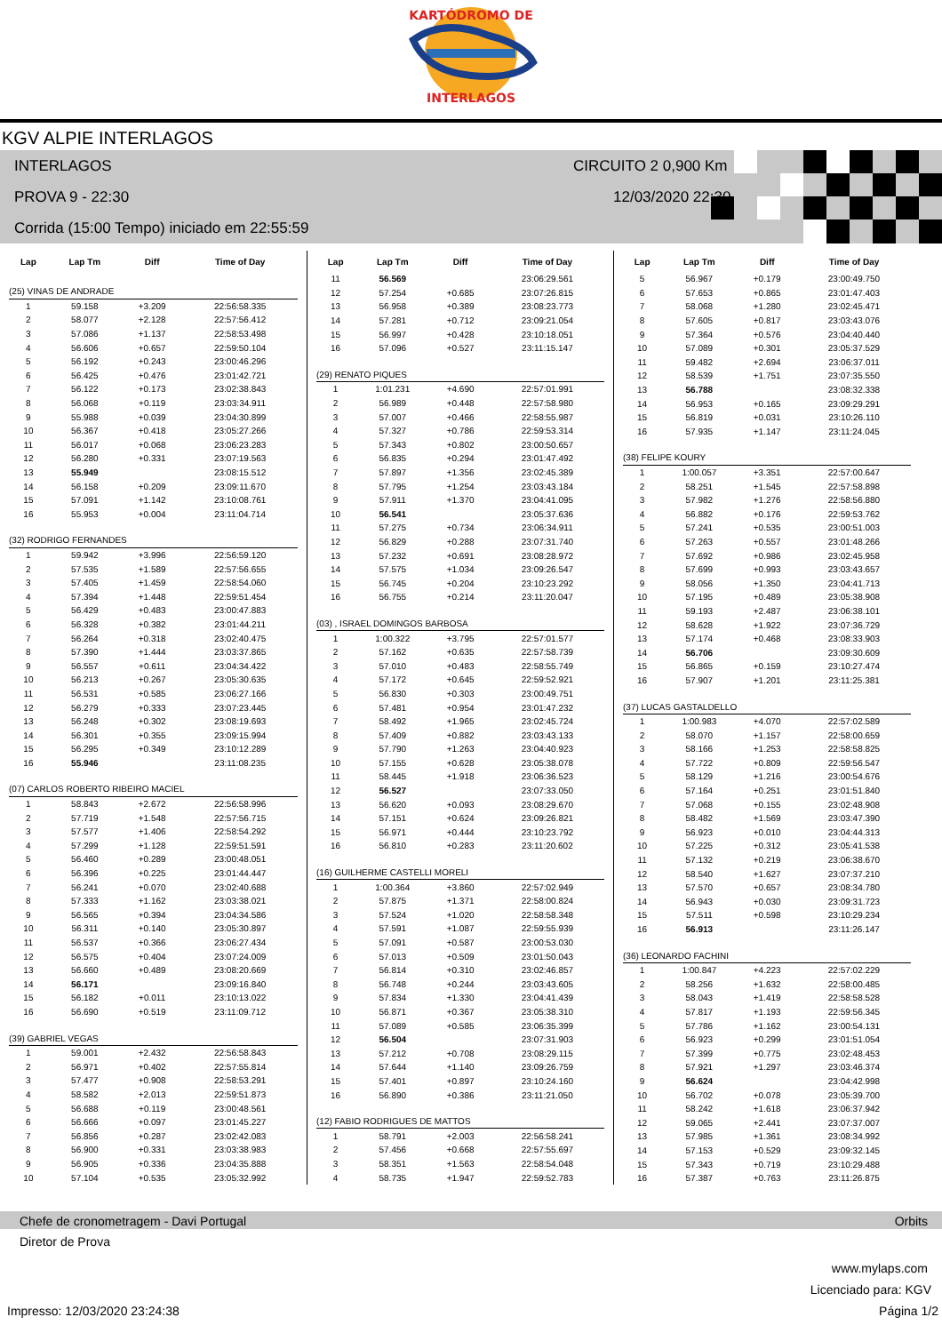KARTÓDROMO DE
INTERLAGOS
KGV ALPIE INTERLAGOS
INTERLAGOS CIRCUITO 2 0,900 Km
PROVA 9 - 22:30 12/03/2020 22:30
Corrida (15:00 Tempo) iniciado em 22:55:59
| Lap | Lap Tm | Diff | Time of Day |
| --- | --- | --- | --- |
| (25) VINAS DE ANDRADE | | | |
| 1 | 59.158 | +3.209 | 22:56:58.335 |
| 2 | 58.077 | +2.128 | 22:57:56.412 |
| 3 | 57.086 | +1.137 | 22:58:53.498 |
| 4 | 56.606 | +0.657 | 22:59:50.104 |
| 5 | 56.192 | +0.243 | 23:00:46.296 |
| 6 | 56.425 | +0.476 | 23:01:42.721 |
| 7 | 56.122 | +0.173 | 23:02:38.843 |
| 8 | 56.068 | +0.119 | 23:03:34.911 |
| 9 | 55.988 | +0.039 | 23:04:30.899 |
| 10 | 56.367 | +0.418 | 23:05:27.266 |
| 11 | 56.017 | +0.068 | 23:06:23.283 |
| 12 | 56.280 | +0.331 | 23:07:19.563 |
| 13 | 55.949 | | 23:08:15.512 |
| 14 | 56.158 | +0.209 | 23:09:11.670 |
| 15 | 57.091 | +1.142 | 23:10:08.761 |
| 16 | 55.953 | +0.004 | 23:11:04.714 |
| (32) RODRIGO FERNANDES | | | |
| 1 | 59.942 | +3.996 | 22:56:59.120 |
| 2 | 57.535 | +1.589 | 22:57:56.655 |
| 3 | 57.405 | +1.459 | 22:58:54.060 |
| 4 | 57.394 | +1.448 | 22:59:51.454 |
| 5 | 56.429 | +0.483 | 23:00:47.883 |
| 6 | 56.328 | +0.382 | 23:01:44.211 |
| 7 | 56.264 | +0.318 | 23:02:40.475 |
| 8 | 57.390 | +1.444 | 23:03:37.865 |
| 9 | 56.557 | +0.611 | 23:04:34.422 |
| 10 | 56.213 | +0.267 | 23:05:30.635 |
| 11 | 56.531 | +0.585 | 23:06:27.166 |
| 12 | 56.279 | +0.333 | 23:07:23.445 |
| 13 | 56.248 | +0.302 | 23:08:19.693 |
| 14 | 56.301 | +0.355 | 23:09:15.994 |
| 15 | 56.295 | +0.349 | 23:10:12.289 |
| 16 | 55.946 | | 23:11:08.235 |
| (07) CARLOS ROBERTO RIBEIRO MACIEL | | | |
| 1 | 58.843 | +2.672 | 22:56:58.996 |
| 2 | 57.719 | +1.548 | 22:57:56.715 |
| 3 | 57.577 | +1.406 | 22:58:54.292 |
| 4 | 57.299 | +1.128 | 22:59:51.591 |
| 5 | 56.460 | +0.289 | 23:00:48.051 |
| 6 | 56.396 | +0.225 | 23:01:44.447 |
| 7 | 56.241 | +0.070 | 23:02:40.688 |
| 8 | 57.333 | +1.162 | 23:03:38.021 |
| 9 | 56.565 | +0.394 | 23:04:34.586 |
| 10 | 56.311 | +0.140 | 23:05:30.897 |
| 11 | 56.537 | +0.366 | 23:06:27.434 |
| 12 | 56.575 | +0.404 | 23:07:24.009 |
| 13 | 56.660 | +0.489 | 23:08:20.669 |
| 14 | 56.171 | | 23:09:16.840 |
| 15 | 56.182 | +0.011 | 23:10:13.022 |
| 16 | 56.690 | +0.519 | 23:11:09.712 |
| (39) GABRIEL VEGAS | | | |
| 1 | 59.001 | +2.432 | 22:56:58.843 |
| 2 | 56.971 | +0.402 | 22:57:55.814 |
| 3 | 57.477 | +0.908 | 22:58:53.291 |
| 4 | 58.582 | +2.013 | 22:59:51.873 |
| 5 | 56.688 | +0.119 | 23:00:48.561 |
| 6 | 56.666 | +0.097 | 23:01:45.227 |
| 7 | 56.856 | +0.287 | 23:02:42.083 |
| 8 | 56.900 | +0.331 | 23:03:38.983 |
| 9 | 56.905 | +0.336 | 23:04:35.888 |
| 10 | 57.104 | +0.535 | 23:05:32.992 |
| Lap | Lap Tm | Diff | Time of Day |
| --- | --- | --- | --- |
| 11 | 56.569 | | 23:06:29.561 |
| 12 | 57.254 | +0.685 | 23:07:26.815 |
| 13 | 56.958 | +0.389 | 23:08:23.773 |
| 14 | 57.281 | +0.712 | 23:09:21.054 |
| 15 | 56.997 | +0.428 | 23:10:18.051 |
| 16 | 57.096 | +0.527 | 23:11:15.147 |
| (29) RENATO PIQUES | | | |
| 1 | 1:01.231 | +4.690 | 22:57:01.991 |
| 2 | 56.989 | +0.448 | 22:57:58.980 |
| 3 | 57.007 | +0.466 | 22:58:55.987 |
| 4 | 57.327 | +0.786 | 22:59:53.314 |
| 5 | 57.343 | +0.802 | 23:00:50.657 |
| 6 | 56.835 | +0.294 | 23:01:47.492 |
| 7 | 57.897 | +1.356 | 23:02:45.389 |
| 8 | 57.795 | +1.254 | 23:03:43.184 |
| 9 | 57.911 | +1.370 | 23:04:41.095 |
| 10 | 56.541 | | 23:05:37.636 |
| 11 | 57.275 | +0.734 | 23:06:34.911 |
| 12 | 56.829 | +0.288 | 23:07:31.740 |
| 13 | 57.232 | +0.691 | 23:08:28.972 |
| 14 | 57.575 | +1.034 | 23:09:26.547 |
| 15 | 56.745 | +0.204 | 23:10:23.292 |
| 16 | 56.755 | +0.214 | 23:11:20.047 |
| (03) , ISRAEL DOMINGOS BARBOSA | | | |
| 1 | 1:00.322 | +3.795 | 22:57:01.577 |
| 2 | 57.162 | +0.635 | 22:57:58.739 |
| 3 | 57.010 | +0.483 | 22:58:55.749 |
| 4 | 57.172 | +0.645 | 22:59:52.921 |
| 5 | 56.830 | +0.303 | 23:00:49.751 |
| 6 | 57.481 | +0.954 | 23:01:47.232 |
| 7 | 58.492 | +1.965 | 23:02:45.724 |
| 8 | 57.409 | +0.882 | 23:03:43.133 |
| 9 | 57.790 | +1.263 | 23:04:40.923 |
| 10 | 57.155 | +0.628 | 23:05:38.078 |
| 11 | 58.445 | +1.918 | 23:06:36.523 |
| 12 | 56.527 | | 23:07:33.050 |
| 13 | 56.620 | +0.093 | 23:08:29.670 |
| 14 | 57.151 | +0.624 | 23:09:26.821 |
| 15 | 56.971 | +0.444 | 23:10:23.792 |
| 16 | 56.810 | +0.283 | 23:11:20.602 |
| (16) GUILHERME CASTELLI MORELI | | | |
| 1 | 1:00.364 | +3.860 | 22:57:02.949 |
| 2 | 57.875 | +1.371 | 22:58:00.824 |
| 3 | 57.524 | +1.020 | 22:58:58.348 |
| 4 | 57.591 | +1.087 | 22:59:55.939 |
| 5 | 57.091 | +0.587 | 23:00:53.030 |
| 6 | 57.013 | +0.509 | 23:01:50.043 |
| 7 | 56.814 | +0.310 | 23:02:46.857 |
| 8 | 56.748 | +0.244 | 23:03:43.605 |
| 9 | 57.834 | +1.330 | 23:04:41.439 |
| 10 | 56.871 | +0.367 | 23:05:38.310 |
| 11 | 57.089 | +0.585 | 23:06:35.399 |
| 12 | 56.504 | | 23:07:31.903 |
| 13 | 57.212 | +0.708 | 23:08:29.115 |
| 14 | 57.644 | +1.140 | 23:09:26.759 |
| 15 | 57.401 | +0.897 | 23:10:24.160 |
| 16 | 56.890 | +0.386 | 23:11:21.050 |
| (12) FABIO RODRIGUES DE MATTOS | | | |
| 1 | 58.791 | +2.003 | 22:56:58.241 |
| 2 | 57.456 | +0.668 | 22:57:55.697 |
| 3 | 58.351 | +1.563 | 22:58:54.048 |
| 4 | 58.735 | +1.947 | 22:59:52.783 |
| Lap | Lap Tm | Diff | Time of Day |
| --- | --- | --- | --- |
| 5 | 56.967 | +0.179 | 23:00:49.750 |
| 6 | 57.653 | +0.865 | 23:01:47.403 |
| 7 | 58.068 | +1.280 | 23:02:45.471 |
| 8 | 57.605 | +0.817 | 23:03:43.076 |
| 9 | 57.364 | +0.576 | 23:04:40.440 |
| 10 | 57.089 | +0.301 | 23:05:37.529 |
| 11 | 59.482 | +2.694 | 23:06:37.011 |
| 12 | 58.539 | +1.751 | 23:07:35.550 |
| 13 | 56.788 | | 23:08:32.338 |
| 14 | 56.953 | +0.165 | 23:09:29.291 |
| 15 | 56.819 | +0.031 | 23:10:26.110 |
| 16 | 57.935 | +1.147 | 23:11:24.045 |
| (38) FELIPE KOURY | | | |
| 1 | 1:00.057 | +3.351 | 22:57:00.647 |
| 2 | 58.251 | +1.545 | 22:57:58.898 |
| 3 | 57.982 | +1.276 | 22:58:56.880 |
| 4 | 56.882 | +0.176 | 22:59:53.762 |
| 5 | 57.241 | +0.535 | 23:00:51.003 |
| 6 | 57.263 | +0.557 | 23:01:48.266 |
| 7 | 57.692 | +0.986 | 23:02:45.958 |
| 8 | 57.699 | +0.993 | 23:03:43.657 |
| 9 | 58.056 | +1.350 | 23:04:41.713 |
| 10 | 57.195 | +0.489 | 23:05:38.908 |
| 11 | 59.193 | +2.487 | 23:06:38.101 |
| 12 | 58.628 | +1.922 | 23:07:36.729 |
| 13 | 57.174 | +0.468 | 23:08:33.903 |
| 14 | 56.706 | | 23:09:30.609 |
| 15 | 56.865 | +0.159 | 23:10:27.474 |
| 16 | 57.907 | +1.201 | 23:11:25.381 |
| (37) LUCAS GASTALDELLO | | | |
| 1 | 1:00.983 | +4.070 | 22:57:02.589 |
| 2 | 58.070 | +1.157 | 22:58:00.659 |
| 3 | 58.166 | +1.253 | 22:58:58.825 |
| 4 | 57.722 | +0.809 | 22:59:56.547 |
| 5 | 58.129 | +1.216 | 23:00:54.676 |
| 6 | 57.164 | +0.251 | 23:01:51.840 |
| 7 | 57.068 | +0.155 | 23:02:48.908 |
| 8 | 58.482 | +1.569 | 23:03:47.390 |
| 9 | 56.923 | +0.010 | 23:04:44.313 |
| 10 | 57.225 | +0.312 | 23:05:41.538 |
| 11 | 57.132 | +0.219 | 23:06:38.670 |
| 12 | 58.540 | +1.627 | 23:07:37.210 |
| 13 | 57.570 | +0.657 | 23:08:34.780 |
| 14 | 56.943 | +0.030 | 23:09:31.723 |
| 15 | 57.511 | +0.598 | 23:10:29.234 |
| 16 | 56.913 | | 23:11:26.147 |
| (36) LEONARDO FACHINI | | | |
| 1 | 1:00.847 | +4.223 | 22:57:02.229 |
| 2 | 58.256 | +1.632 | 22:58:00.485 |
| 3 | 58.043 | +1.419 | 22:58:58.528 |
| 4 | 57.817 | +1.193 | 22:59:56.345 |
| 5 | 57.786 | +1.162 | 23:00:54.131 |
| 6 | 56.923 | +0.299 | 23:01:51.054 |
| 7 | 57.399 | +0.775 | 23:02:48.453 |
| 8 | 57.921 | +1.297 | 23:03:46.374 |
| 9 | 56.624 | | 23:04:42.998 |
| 10 | 56.702 | +0.078 | 23:05:39.700 |
| 11 | 58.242 | +1.618 | 23:06:37.942 |
| 12 | 59.065 | +2.441 | 23:07:37.007 |
| 13 | 57.985 | +1.361 | 23:08:34.992 |
| 14 | 57.153 | +0.529 | 23:09:32.145 |
| 15 | 57.343 | +0.719 | 23:10:29.488 |
| 16 | 57.387 | +0.763 | 23:11:26.875 |
Chefe de cronometragem - Davi Portugal Orbits
Diretor de Prova
www.mylaps.com
Licenciado para: KGV
Impresso: 12/03/2020 23:24:38 Página 1/2